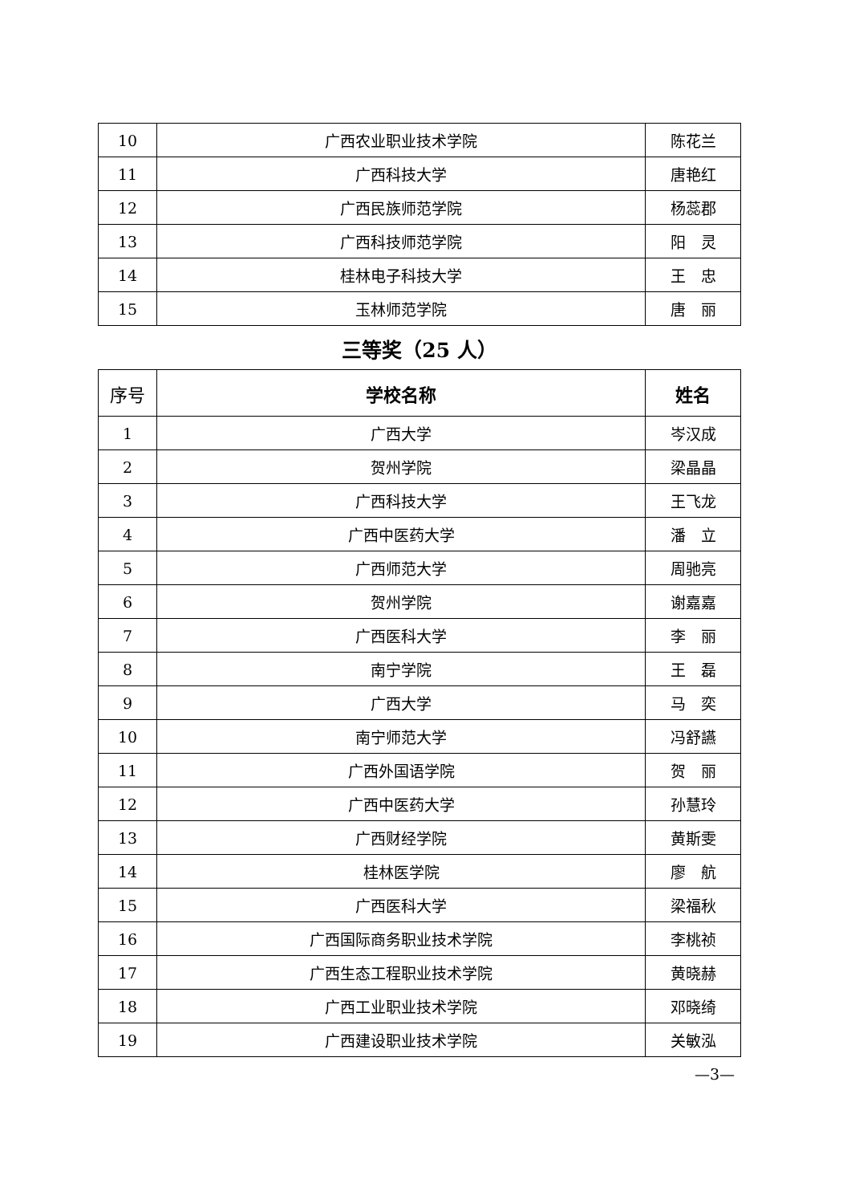| 10 | 广西农业职业技术学院 | 陈花兰 |
| 11 | 广西科技大学 | 唐艳红 |
| 12 | 广西民族师范学院 | 杨蕊郡 |
| 13 | 广西科技师范学院 | 阳 灵 |
| 14 | 桂林电子科技大学 | 王 忠 |
| 15 | 玉林师范学院 | 唐 丽 |
三等奖（25 人）
| 序号 | 学校名称 | 姓名 |
| --- | --- | --- |
| 1 | 广西大学 | 岑汉成 |
| 2 | 贺州学院 | 梁晶晶 |
| 3 | 广西科技大学 | 王飞龙 |
| 4 | 广西中医药大学 | 潘 立 |
| 5 | 广西师范大学 | 周驰亮 |
| 6 | 贺州学院 | 谢嘉嘉 |
| 7 | 广西医科大学 | 李 丽 |
| 8 | 南宁学院 | 王 磊 |
| 9 | 广西大学 | 马 奕 |
| 10 | 南宁师范大学 | 冯舒讌 |
| 11 | 广西外国语学院 | 贺 丽 |
| 12 | 广西中医药大学 | 孙慧玲 |
| 13 | 广西财经学院 | 黄斯雯 |
| 14 | 桂林医学院 | 廖 航 |
| 15 | 广西医科大学 | 梁福秋 |
| 16 | 广西国际商务职业技术学院 | 李桃祯 |
| 17 | 广西生态工程职业技术学院 | 黄晓赫 |
| 18 | 广西工业职业技术学院 | 邓晓绮 |
| 19 | 广西建设职业技术学院 | 关敏泓 |
—3—